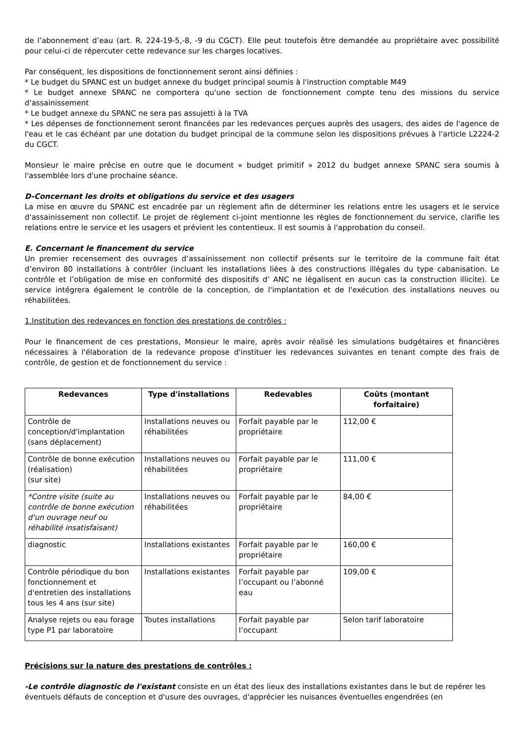de l’abonnement d’eau (art. R. 224-19-5,-8, -9 du CGCT). Elle peut toutefois être demandée au propriétaire avec possibilité pour celui-ci de répercuter cette redevance sur les charges locatives.
Par conséquent, les dispositions de fonctionnement seront ainsi définies :
* Le budget du SPANC est un budget annexe du budget principal soumis à l'instruction comptable M49
* Le budget annexe SPANC ne comportera qu'une section de fonctionnement compte tenu des missions du service d'assainissement
* Le budget annexe du SPANC ne sera pas assujetti à la TVA
* Les dépenses de fonctionnement seront financées par les redevances perçues auprès des usagers, des aides de l'agence de l'eau et le cas échéant par une dotation du budget principal de la commune selon les dispositions prévues à l'article L2224-2 du CGCT.
Monsieur le maire précise en outre que le document « budget primitif » 2012 du budget annexe SPANC sera soumis à l'assemblée lors d'une prochaine séance.
D-Concernant les droits et obligations du service et des usagers
La mise en œuvre du SPANC est encadrée par un règlement afin de déterminer les relations entre les usagers et le service d'assainissement non collectif. Le projet de règlement ci-joint mentionne les règles de fonctionnement du service, clarifie les relations entre le service et les usagers et prévient les contentieux. Il est soumis à l'approbation du conseil.
E. Concernant le financement du service
Un premier recensement des ouvrages d’assainissement non collectif présents sur le territoire de la commune fait état d’environ 80 installations à contrôler (incluant les installations liées à des constructions illégales du type cabanisation. Le contrôle et l’obligation de mise en conformité des dispositifs d’ ANC ne légalisent en aucun cas la construction illicite). Le service intégrera également le contrôle de la conception, de l'implantation et de l'exécution des installations neuves ou réhabilitées.
1.Institution des redevances en fonction des prestations de contrôles :
Pour le financement de ces prestations, Monsieur le maire, après avoir réalisé les simulations budgétaires et financières nécessaires à l'élaboration de la redevance propose d'instituer les redevances suivantes en tenant compte des frais de contrôle, de gestion et de fonctionnement du service :
| Redevances | Type d'installations | Redevables | Coûts (montant forfaitaire) |
| --- | --- | --- | --- |
| Contrôle de conception/d'implantation (sans déplacement) | Installations neuves ou réhabilitées | Forfait payable par le propriétaire | 112,00 € |
| Contrôle de bonne exécution (réalisation) (sur site) | Installations neuves ou réhabilitées | Forfait payable par le propriétaire | 111,00 € |
| *Contre visite (suite au contrôle de bonne exécution d'un ouvrage neuf ou réhabilité insatisfaisant) | Installations neuves ou réhabilitées | Forfait payable par le propriétaire | 84,00 € |
| diagnostic | Installations existantes | Forfait payable par le propriétaire | 160,00 € |
| Contrôle périodique du bon fonctionnement et d'entretien des installations tous les 4 ans (sur site) | Installations existantes | Forfait payable par l’occupant ou l’abonné eau | 109,00 € |
| Analyse rejets ou eau forage type P1 par laboratoire | Toutes installations | Forfait payable par l’occupant | Selon tarif laboratoire |
Précisions sur la nature des prestations de contrôles :
-Le contrôle diagnostic de l'existant consiste en un état des lieux des installations existantes dans le but de repérer les éventuels défauts de conception et d'usure des ouvrages, d'apprécier les nuisances éventuelles engendrées (en